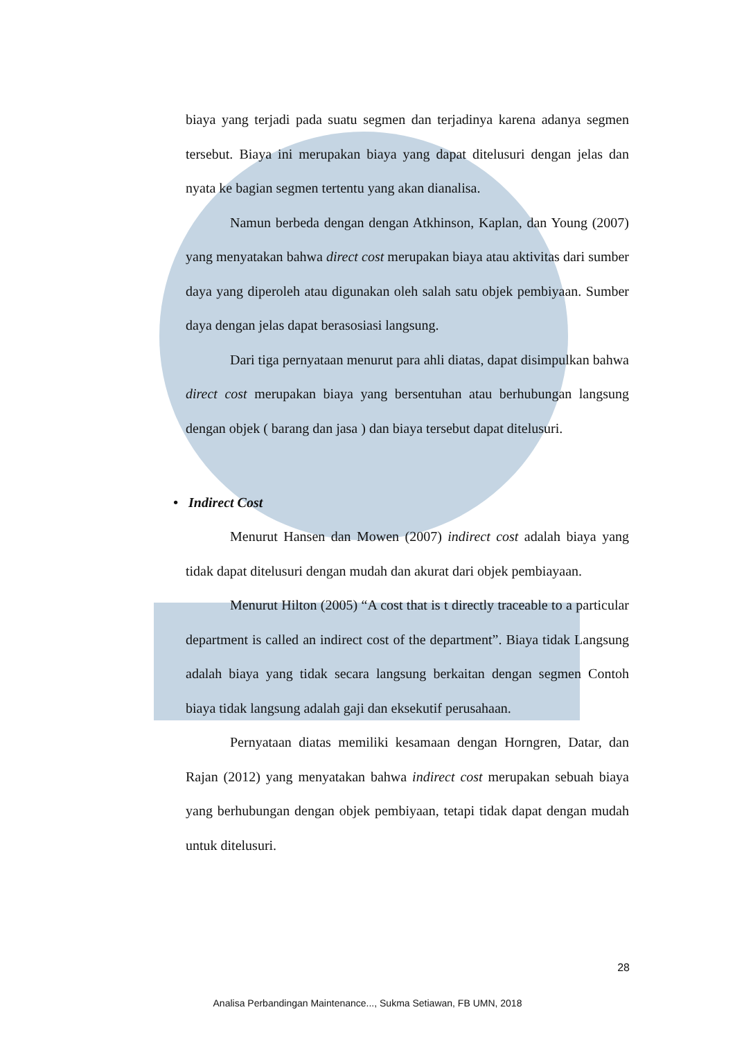biaya yang terjadi pada suatu segmen dan terjadinya karena adanya segmen tersebut. Biaya ini merupakan biaya yang dapat ditelusuri dengan jelas dan nyata ke bagian segmen tertentu yang akan dianalisa.
Namun berbeda dengan dengan Atkhinson, Kaplan, dan Young (2007) yang menyatakan bahwa direct cost merupakan biaya atau aktivitas dari sumber daya yang diperoleh atau digunakan oleh salah satu objek pembiyaan. Sumber daya dengan jelas dapat berasosiasi langsung.
Dari tiga pernyataan menurut para ahli diatas, dapat disimpulkan bahwa direct cost merupakan biaya yang bersentuhan atau berhubungan langsung dengan objek ( barang dan jasa ) dan biaya tersebut dapat ditelusuri.
• Indirect Cost
Menurut Hansen dan Mowen (2007) indirect cost adalah biaya yang tidak dapat ditelusuri dengan mudah dan akurat dari objek pembiayaan.
Menurut Hilton (2005) “A cost that is t directly traceable to a particular department is called an indirect cost of the department”. Biaya tidak Langsung adalah biaya yang tidak secara langsung berkaitan dengan segmen Contoh biaya tidak langsung adalah gaji dan eksekutif perusahaan.
Pernyataan diatas memiliki kesamaan dengan Horngren, Datar, dan Rajan (2012) yang menyatakan bahwa indirect cost merupakan sebuah biaya yang berhubungan dengan objek pembiyaan, tetapi tidak dapat dengan mudah untuk ditelusuri.
28
Analisa Perbandingan Maintenance..., Sukma Setiawan, FB UMN, 2018